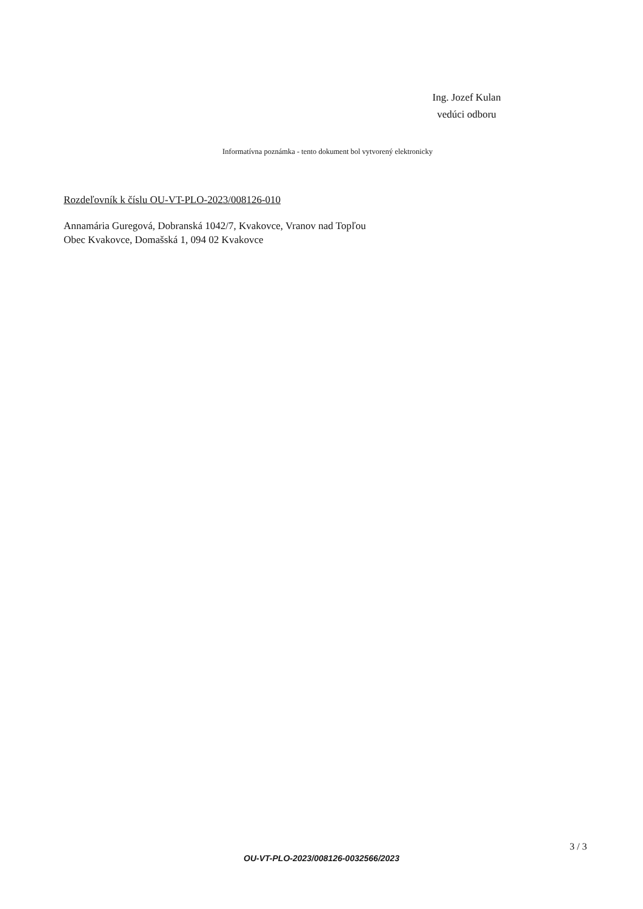Ing. Jozef Kulan
vedúci odboru
Informatívna poznámka - tento dokument bol vytvorený elektronicky
Rozdeľovník k číslu OU-VT-PLO-2023/008126-010
Annamária Guregová, Dobranská 1042/7, Kvakovce, Vranov nad Topľou
Obec Kvakovce, Domašská 1, 094 02 Kvakovce
3 / 3
OU-VT-PLO-2023/008126-0032566/2023